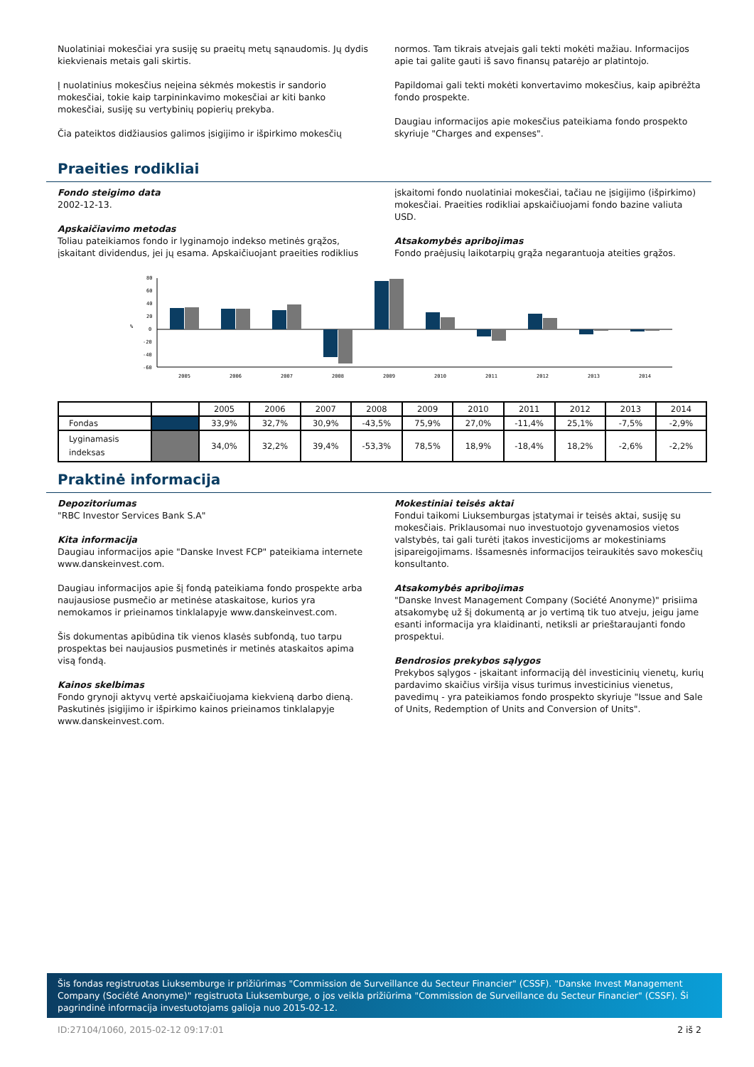Nuolatiniai mokesčiai yra susiję su praeitų metų sąnaudomis. Jų dydis kiekvienais metais gali skirtis.
Į nuolatinius mokesčius neįeina sėkmės mokestis ir sandorio mokesčiai, tokie kaip tarpininkavimo mokesčiai ar kiti banko mokesčiai, susiję su vertybinių popierių prekyba.
Čia pateiktos didžiausios galimos įsigijimo ir išpirkimo mokesčių
normos. Tam tikrais atvejais gali tekti mokėti mažiau. Informacijos apie tai galite gauti iš savo finansų patarėjo ar platintojo.
Papildomai gali tekti mokėti konvertavimo mokesčius, kaip apibrėžta fondo prospekte.
Daugiau informacijos apie mokesčius pateikiama fondo prospekto skyriuje "Charges and expenses".
Praeities rodikliai
Fondo steigimo data
2002-12-13.
Apskaičiavimo metodas
Toliau pateikiamos fondo ir lyginamojo indekso metinės grąžos, įskaitant dividendus, jei jų esama. Apskaičiuojant praeities rodiklius
įskaitomi fondo nuolatiniai mokesčiai, tačiau ne įsigijimo (išpirkimo) mokesčiai. Praeities rodikliai apskaičiuojami fondo bazine valiuta USD.
Atsakomybės apribojimas
Fondo praėjusių laikotarpių grąža negarantuoja ateities grąžos.
80
60
40
20
0
-20
-40
-60
%
2005
2006
2007
2008
2009
2010
2011
2012
2013
2014
| | | 2005 | 2006 | 2007 | 2008 | 2009 | 2010 | 2011 | 2012 | 2013 | 2014 |
| --- | --- | --- | --- | --- | --- | --- | --- | --- | --- | --- | --- |
| Fondas | | 33,9% | 32,7% | 30,9% | -43,5% | 75,9% | 27,0% | -11,4% | 25,1% | -7,5% | -2,9% |
| Lyginamasis indeksas | | 34,0% | 32,2% | 39,4% | -53,3% | 78,5% | 18,9% | -18,4% | 18,2% | -2,6% | -2,2% |
Praktinė informacija
Depozitoriumas
"RBC Investor Services Bank S.A"
Kita informacija
Daugiau informacijos apie "Danske Invest FCP" pateikiama internete www.danskeinvest.com.
Daugiau informacijos apie šį fondą pateikiama fondo prospekte arba naujausiose pusmečio ar metinėse ataskaitose, kurios yra nemokamos ir prieinamos tinklalapyje www.danskeinvest.com.
Šis dokumentas apibūdina tik vienos klasės subfondą, tuo tarpu prospektas bei naujausios pusmetinės ir metinės ataskaitos apima visą fondą.
Kainos skelbimas
Fondo grynoji aktyvų vertė apskaičiuojama kiekvieną darbo dieną. Paskutinės įsigijimo ir išpirkimo kainos prieinamos tinklalapyje www.danskeinvest.com.
Mokestiniai teisės aktai
Fondui taikomi Liuksemburgas įstatymai ir teisės aktai, susiję su mokesčiais. Priklausomai nuo investuotojo gyvenamosios vietos valstybės, tai gali turėti įtakos investicijoms ar mokestiniams įsipareigojimams. Išsamesnės informacijos teiraukitės savo mokesčių konsultanto.
Atsakomybės apribojimas
"Danske Invest Management Company (Société Anonyme)" prisiima atsakomybę už šį dokumentą ar jo vertimą tik tuo atveju, jeigu jame esanti informacija yra klaidinanti, netiksli ar prieštaraujanti fondo prospektui.
Bendrosios prekybos sąlygos
Prekybos sąlygos - įskaitant informaciją dėl investicinių vienetų, kurių pardavimo skaičius viršija visus turimus investicinius vienetus, pavedimų - yra pateikiamos fondo prospekto skyriuje "Issue and Sale of Units, Redemption of Units and Conversion of Units".
Šis fondas registruotas Liuksemburge ir prižiūrimas "Commission de Surveillance du Secteur Financier" (CSSF). "Danske Invest Management Company (Société Anonyme)" registruota Liuksemburge, o jos veikla prižiūrima "Commission de Surveillance du Secteur Financier" (CSSF). Ši pagrindinė informacija investuotojams galioja nuo 2015-02-12.
ID:27104/1060, 2015-02-12 09:17:01 2 iš 2